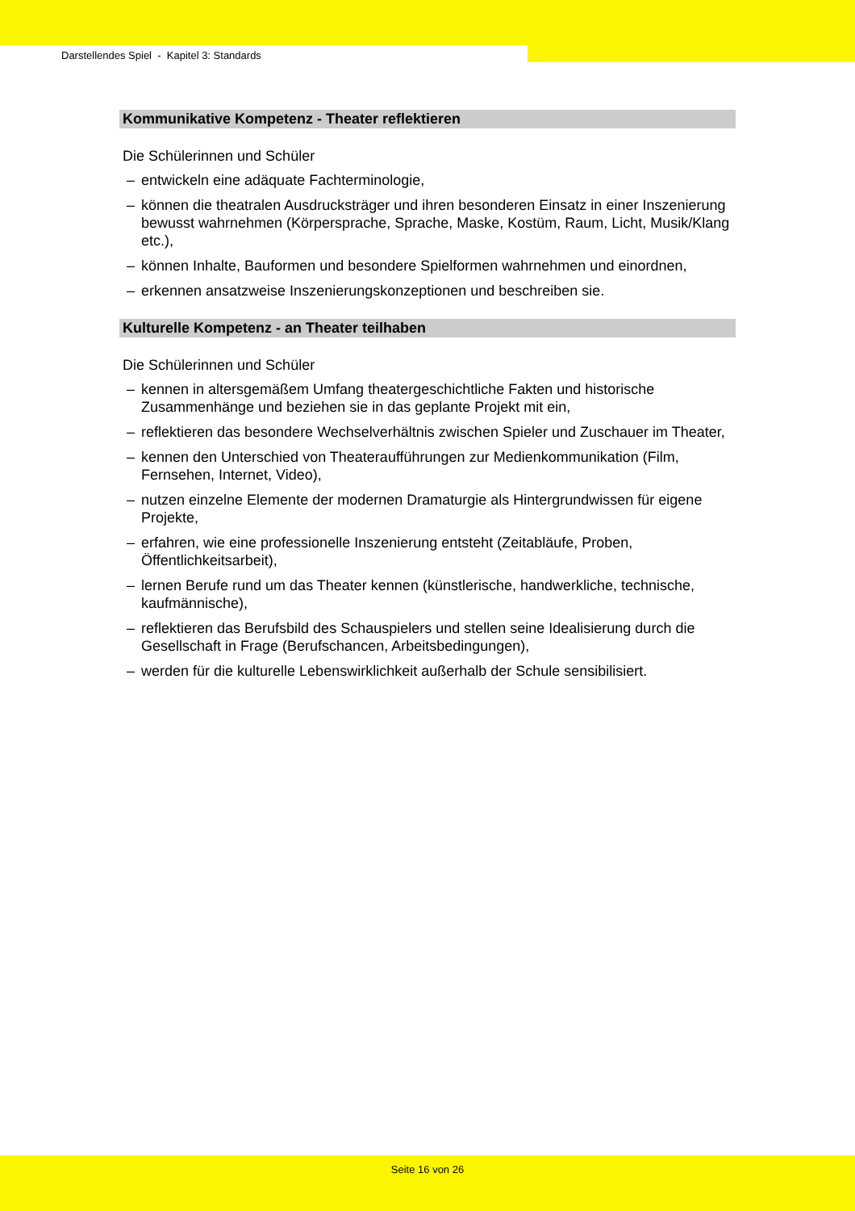Darstellendes Spiel - Kapitel 3: Standards
Kommunikative Kompetenz - Theater reflektieren
Die Schülerinnen und Schüler
– entwickeln eine adäquate Fachterminologie,
– können die theatralen Ausdrucksträger und ihren besonderen Einsatz in einer Inszenierung bewusst wahrnehmen (Körpersprache, Sprache, Maske, Kostüm, Raum, Licht, Musik/Klang etc.),
– können Inhalte, Bauformen und besondere Spielformen wahrnehmen und einordnen,
– erkennen ansatzweise Inszenierungskonzeptionen und beschreiben sie.
Kulturelle Kompetenz - an Theater teilhaben
Die Schülerinnen und Schüler
– kennen in altersgemäßem Umfang theatergeschichtliche Fakten und historische Zusammenhänge und beziehen sie in das geplante Projekt mit ein,
– reflektieren das besondere Wechselverhältnis zwischen Spieler und Zuschauer im Theater,
– kennen den Unterschied von Theateraufführungen zur Medienkommunikation (Film, Fernsehen, Internet, Video),
– nutzen einzelne Elemente der modernen Dramaturgie als Hintergrundwissen für eigene Projekte,
– erfahren, wie eine professionelle Inszenierung entsteht (Zeitabläufe, Proben, Öffentlichkeitsarbeit),
– lernen Berufe rund um das Theater kennen (künstlerische, handwerkliche, technische, kaufmännische),
– reflektieren das Berufsbild des Schauspielers und stellen seine Idealisierung durch die Gesellschaft in Frage (Berufschancen, Arbeitsbedingungen),
– werden für die kulturelle Lebenswirklichkeit außerhalb der Schule sensibilisiert.
Seite 16 von 26